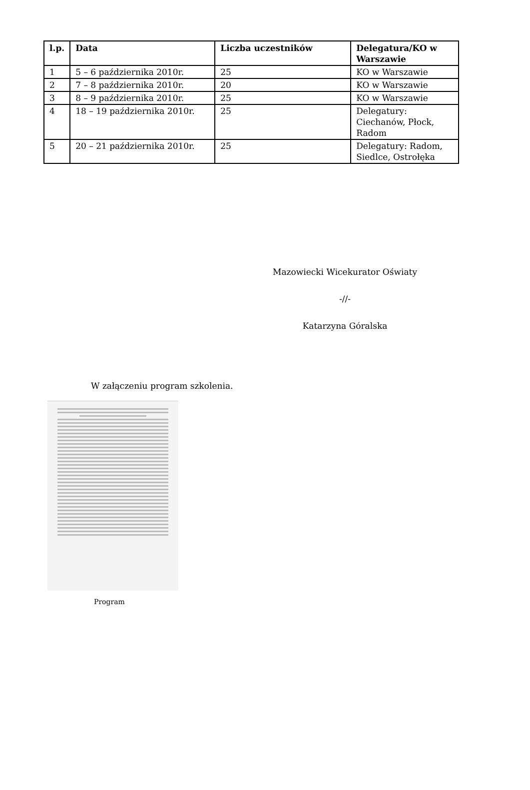| l.p. | Data | Liczba uczestników | Delegatura/KO w Warszawie |
| --- | --- | --- | --- |
| 1 | 5 – 6 października 2010r. | 25 | KO w Warszawie |
| 2 | 7 – 8 października 2010r. | 20 | KO w Warszawie |
| 3 | 8 – 9 października 2010r. | 25 | KO w Warszawie |
| 4 | 18 – 19 października 2010r. | 25 | Delegatury: Ciechanów, Płock, Radom |
| 5 | 20 – 21 października 2010r. | 25 | Delegatury: Radom, Siedlce, Ostrołęka |
Mazowiecki Wicekurator Oświaty
-//-
Katarzyna Góralska
W załączeniu program szkolenia.
Program